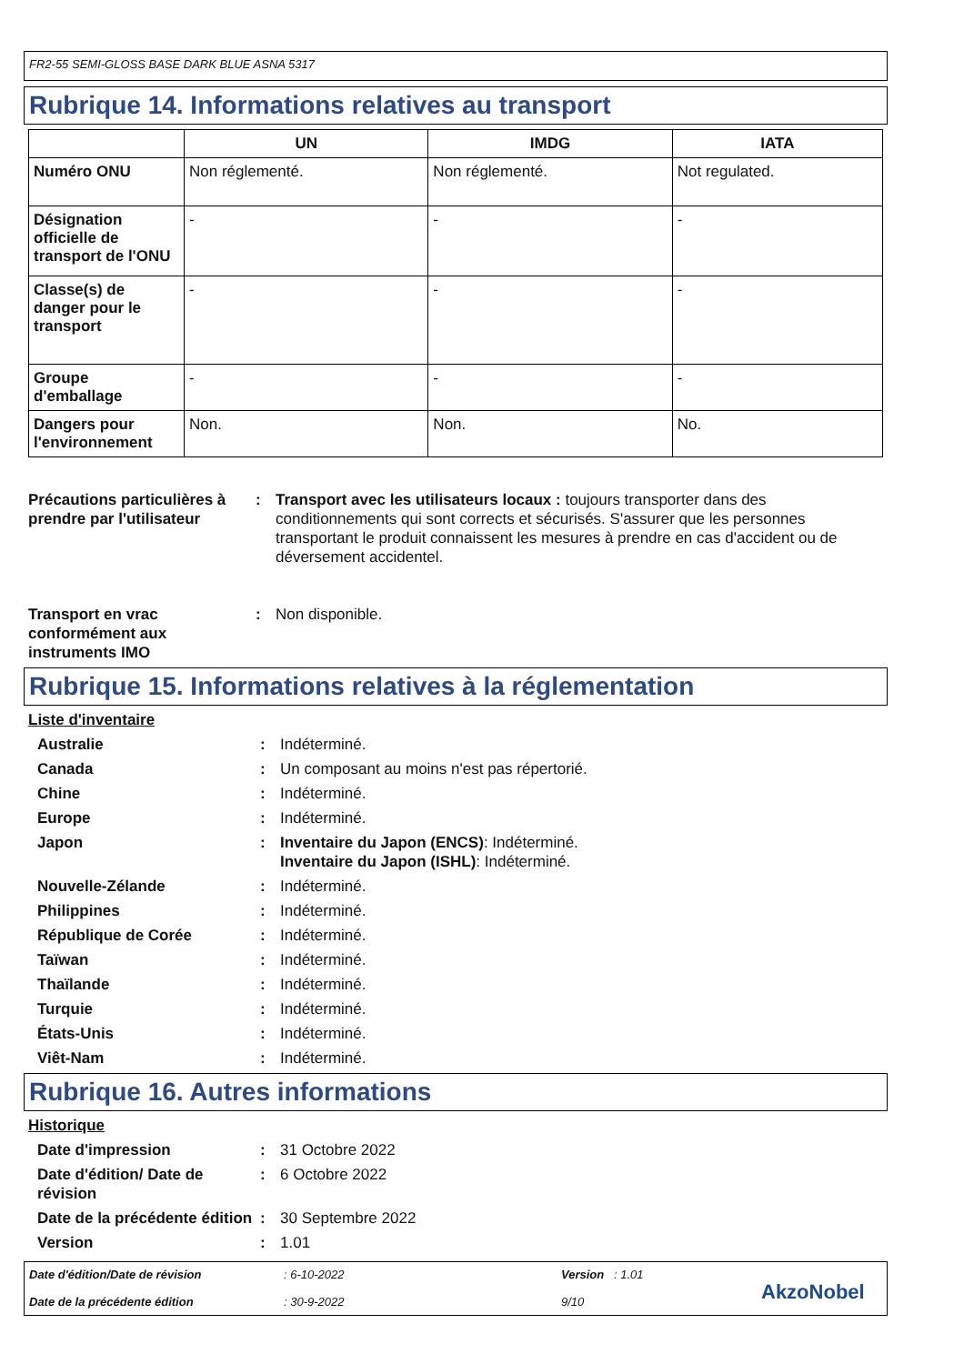FR2-55 SEMI-GLOSS BASE DARK BLUE ASNA 5317
Rubrique 14. Informations relatives au transport
| | UN | IMDG | IATA |
| --- | --- | --- | --- |
| Numéro ONU | Non réglementé. | Non réglementé. | Not regulated. |
| Désignation officielle de transport de l'ONU | - | - | - |
| Classe(s) de danger pour le transport | - | - | - |
| Groupe d'emballage | - | - | - |
| Dangers pour l'environnement | Non. | Non. | No. |
Précautions particulières à prendre par l'utilisateur
: Transport avec les utilisateurs locaux : toujours transporter dans des conditionnements qui sont corrects et sécurisés. S'assurer que les personnes transportant le produit connaissent les mesures à prendre en cas d'accident ou de déversement accidentel.
Transport en vrac conformément aux instruments IMO
: Non disponible.
Rubrique 15. Informations relatives à la réglementation
Liste d'inventaire
Australie : Indéterminé.
Canada : Un composant au moins n'est pas répertorié.
Chine : Indéterminé.
Europe : Indéterminé.
Japon : Inventaire du Japon (ENCS): Indéterminé.
Inventaire du Japon (ISHL): Indéterminé.
Nouvelle-Zélande : Indéterminé.
Philippines : Indéterminé.
République de Corée : Indéterminé.
Taïwan : Indéterminé.
Thaïlande : Indéterminé.
Turquie : Indéterminé.
États-Unis : Indéterminé.
Viêt-Nam : Indéterminé.
Rubrique 16. Autres informations
Historique
Date d'impression : 31 Octobre 2022
Date d'édition/ Date de révision
: 6 Octobre 2022
Date de la précédente édition
: 30 Septembre 2022
Version : 1.01
Date d'édition/Date de révision
Date de la précédente édition
: 6-10-2022
: 30-9-2022
Version : 1.01
9/10
AkzoNobel